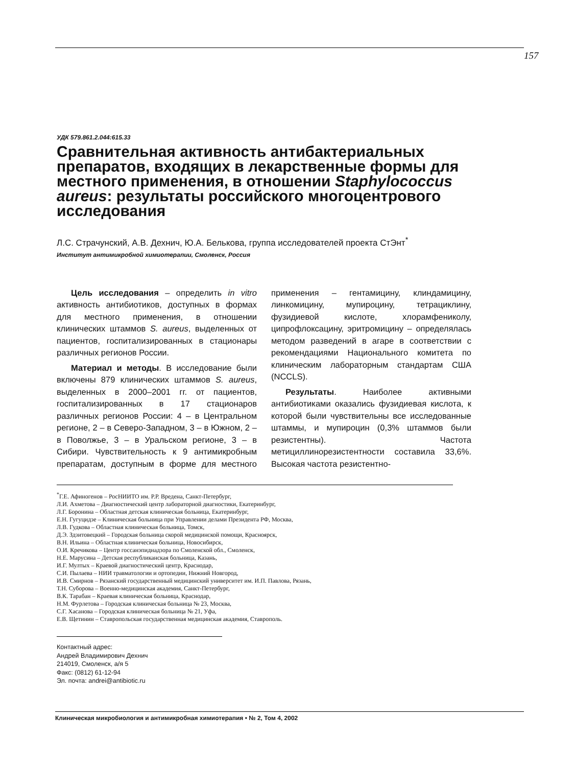157
УДК 579.861.2.044:615.33
Сравнительная активность антибактериальных препаратов, входящих в лекарственные формы для местного применения, в отношении Staphylococcus aureus: результаты российского многоцентрового исследования
Л.С. Страчунский, А.В. Дехнич, Ю.А. Белькова, группа исследователей проекта СтЭнт<sup>*</sup>
Институт антимикробной химиотерапии, Смоленск, Россия
Цель исследования – определить in vitro активность антибиотиков, доступных в формах для местного применения, в отношении клинических штаммов S. aureus, выделенных от пациентов, госпитализированных в стационары различных регионов России.
Материал и методы. В исследование были включены 879 клинических штаммов S. aureus, выделенных в 2000–2001 гг. от пациентов, госпитализированных в 17 стационаров различных регионов России: 4 – в Центральном регионе, 2 – в Северо-Западном, 3 – в Южном, 2 – в Поволжье, 3 – в Уральском регионе, 3 – в Сибири. Чувствительность к 9 антимикробным препаратам, доступным в форме для местного применения – гентамицину, клиндамицину, линкомицину, мупироцину, тетрациклину, фузидиевой кислоте, хлорамфениколу, ципрофлоксацину, эритромицину – определялась методом разведений в агаре в соответствии с рекомендациями Национального комитета по клиническим лабораторным стандартам США (NCCLS).
Результаты. Наиболее активными антибиотиками оказались фузидиевая кислота, к которой были чувствительны все исследованные штаммы, и мупироцин (0,3% штаммов были резистентны). Частота метициллинорезистентности составила 33,6%. Высокая частота резистентно-
<sup>*</sup> Г.Е. Афиногенов – РосНИИТО им. Р.Р. Вредена, Санкт-Петербург,
Л.И. Ахметова – Диагностический центр лабораторной диагностики, Екатеринбург,
Л.Г. Боронина – Областная детская клиническая больница, Екатеринбург,
Е.Н. Гугуцидзе – Клиническая больница при Управлении делами Президента РФ, Москва,
Л.В. Гудкова – Областная клиническая больница, Томск,
Д.Э. Здзитовецкий – Городская больница скорой медицинской помощи, Красноярск,
В.Н. Ильина – Областная клиническая больница, Новосибирск,
О.И. Кречикова – Центр госсанэпиднадзора по Смоленской обл., Смоленск,
Н.Е. Марусина – Детская республиканская больница, Казань,
И.Г. Мултых – Краевой диагностический центр, Краснодар,
С.И. Пылаева – НИИ травматологии и ортопедии, Нижний Новгород,
И.В. Смирнов – Рязанский государственный медицинский университет им. И.П. Павлова, Рязань,
Т.Н. Суборова – Военно-медицинская академия, Санкт-Петербург,
В.К. Тарабан – Краевая клиническая больница, Краснодар,
Н.М. Фурлетова – Городская клиническая больница № 23, Москва,
С.Г. Хасанова – Городская клиническая больница № 21, Уфа,
Е.В. Щетинин – Ставропольская государственная медицинская академия, Ставрополь.
Контактный адрес:
Андрей Владимирович Дехнич
214019, Смоленск, а/я 5
Факс: (0812) 61-12-94
Эл. почта: andrei@antibiotic.ru
Клиническая микробиология и антимикробная химиотерапия • № 2, Том 4, 2002